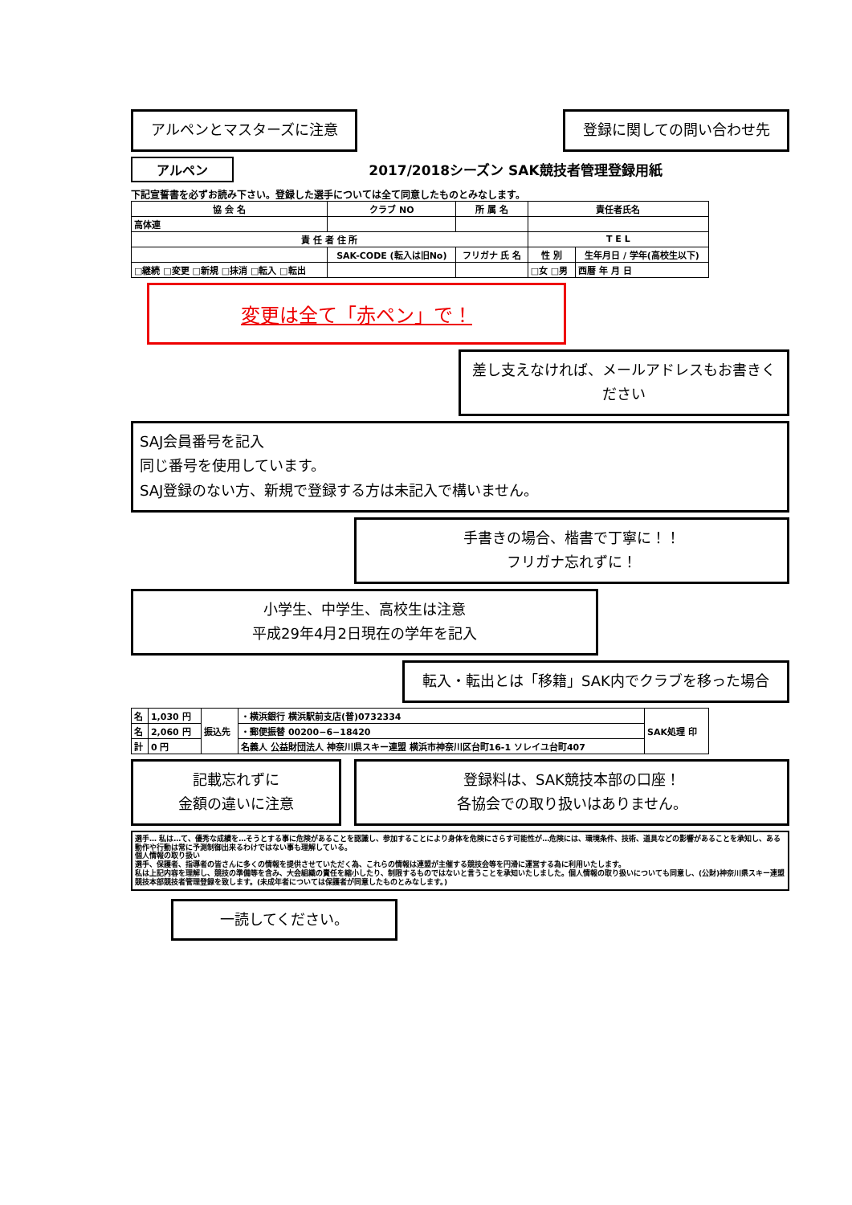アルペンとマスターズに注意 登録に関しての問い合わせ先
アルペン
2017/2018シーズン SAK競技者管理登録用紙
下記宣誓書を必ずお読み下さい。登録した選手については全て同意したものとみなします。
| 協 会 名 | クラブ NO | 所 属 名 | 責任者氏名 | |
| --- | --- | --- | --- | --- |
| 高体連 | | | | |
| 責 任 者 住 所 | | | T E L | |
| | SAK-CODE (転入は旧No) | フリガナ 氏 名 | 性 別 | 生年月日 / 学年(高校生以下) |
| □継続 □変更 □新規 □抹消 □転入 □転出 | | | □女 □男 | 西暦 年 月 日 |
変更は全て「赤ペン」で！
差し支えなければ、メールアドレスもお書きください
SAJ会員番号を記入
同じ番号を使用しています。
SAJ登録のない方、新規で登録する方は未記入で構いません。
手書きの場合、楷書で丁寧に！！
フリガナ忘れずに！
小学生、中学生、高校生は注意
平成29年4月2日現在の学年を記入
転入・転出とは「移籍」SAK内でクラブを移った場合
| 名 | 1,030 円 | 振込先 | ・横浜銀行 横浜駅前支店(普)0732334 | SAK処理 印 |
| 名 | 2,060 円 | | ・郵便振替 00200−6−18420 | |
| 計 | 0 円 | | 名義人 公益財団法人 神奈川県スキー連盟 横浜市神奈川区台町16-1 ソレイユ台町407 | |
記載忘れずに
金額の違いに注意
登録料は、SAK競技本部の口座！
各協会での取り扱いはありません。
選手… 私は…て、優秀な成績を…そうとする事に危険があることを認識し、参加することにより身体を危険にさらす可能性が…危険には、環境条件、技術、道具などの影響があることを承知し、ある動作や行動は常に予測制御出来るわけではない事も理解している。
個人情報の取り扱い
選手、保護者、指導者の皆さんに多くの情報を提供させていただく為、これらの情報は連盟が主催する競技会等を円滑に運営する為に利用いたします。
私は上記内容を理解し、競技の準備等を含み、大会組織の責任を縮小したり、制限するものではないと言うことを承知いたしました。個人情報の取り扱いについても同意し、(公財)神奈川県スキー連盟 競技本部競技者管理登録を致します。(未成年者については保護者が同意したものとみなします。)
一読してください。